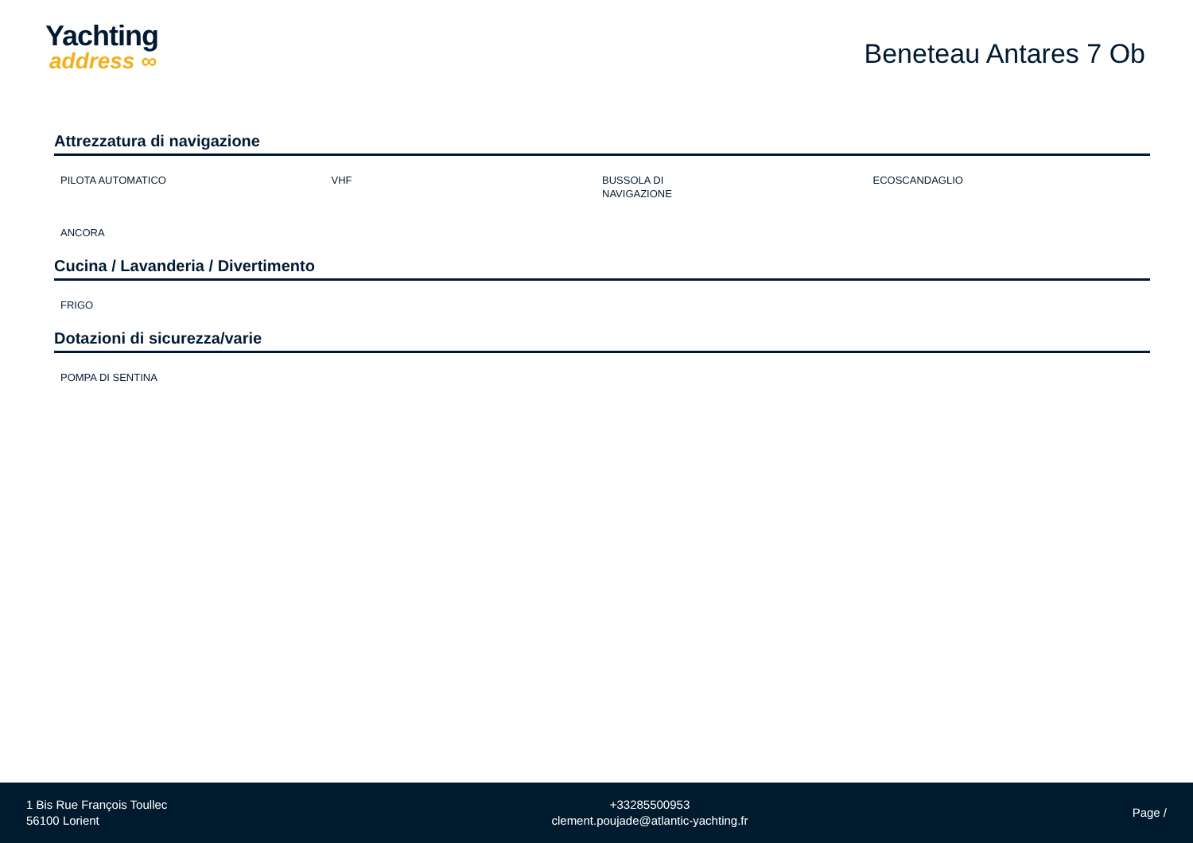Yachting
address ∞
Beneteau Antares 7 Ob
Attrezzatura di navigazione
PILOTA AUTOMATICO
VHF
BUSSOLA DI NAVIGAZIONE
ECOSCANDAGLIO
ANCORA
Cucina / Lavanderia / Divertimento
FRIGO
Dotazioni di sicurezza/varie
POMPA DI SENTINA
1 Bis Rue François Toullec
56100 Lorient
+33285500953
clement.poujade@atlantic-yachting.fr
Page /